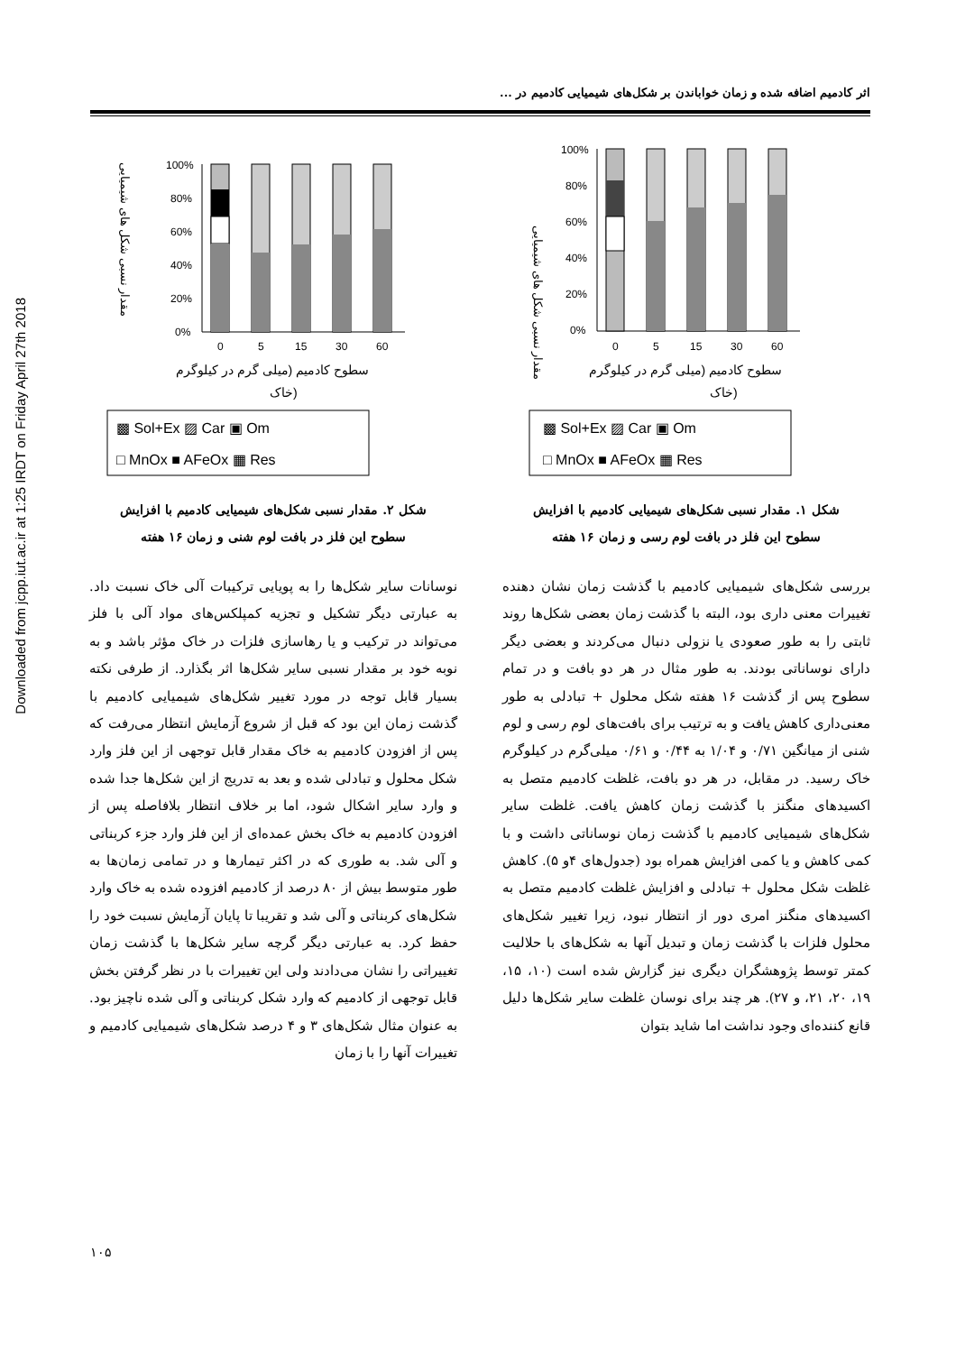اثر کادمیم اضافه شده و زمان خواباندن بر شکل‌های شیمیایی کادمیم در ...
Downloaded from jcpp.iut.ac.ir at 1:25 IRDT on Friday April 27th 2018
مقدار نسبی شکل های شیمیایی
100%
80%
60%
40%
20%
0%
0
5
15
30
60
سطوح کادمیم (میلی گرم در کیلوگرم
خاک)
▩ Sol+Ex ▨ Car ▣ Om
□ MnOx ■ AFeOx ▦ Res
شکل ۱. مقدار نسبی شکل‌های شیمیایی کادمیم با افزایش
سطوح این فلز در بافت لوم رسی و زمان ۱۶ هفته
بررسی شکل‌های شیمیایی کادمیم با گذشت زمان نشان دهنده تغییرات معنی داری بود، البته با گذشت زمان بعضی شکل‌ها روند ثابتی را به طور صعودی یا نزولی دنبال می‌کردند و بعضی دیگر دارای نوساناتی بودند. به طور مثال در هر دو بافت و در تمام سطوح پس از گذشت ۱۶ هفته شکل محلول + تبادلی به طور معنی‌داری کاهش یافت و به ترتیب برای بافت‌های لوم رسی و لوم شنی از میانگین ۰/۷۱ و ۱/۰۴ به ۰/۴۴ و ۰/۶۱ میلی‌گرم در کیلوگرم خاک رسید. در مقابل، در هر دو بافت، غلظت کادمیم متصل به اکسیدهای منگنز با گذشت زمان کاهش یافت. غلظت سایر شکل‌های شیمیایی کادمیم با گذشت زمان نوساناتی داشت و با کمی کاهش و یا کمی افزایش همراه بود (جدول‌های ۴و ۵). کاهش غلظت شکل محلول + تبادلی و افزایش غلظت کادمیم متصل به اکسیدهای منگنز امری دور از انتظار نبود، زیرا تغییر شکل‌های محلول فلزات با گذشت زمان و تبدیل آنها به شکل‌های با حلالیت کمتر توسط پژوهشگران دیگری نیز گزارش شده است (۱۰، ۱۵، ۱۹، ۲۰، ۲۱، و ۲۷). هر چند برای نوسان غلظت سایر شکل‌ها دلیل قانع کننده‌ای وجود نداشت اما شاید بتوان
مقدار نسبی شکل های شیمیایی
100%
80%
60%
40%
20%
0%
0
5
15
30
60
سطوح کادمیم (میلی گرم در کیلوگرم
خاک)
▩ Sol+Ex ▨ Car ▣ Om
□ MnOx ■ AFeOx ▦ Res
شکل ۲. مقدار نسبی شکل‌های شیمیایی کادمیم با افزایش
سطوح این فلز در بافت لوم شنی و زمان ۱۶ هفته
نوسانات سایر شکل‌ها را به پویایی ترکیبات آلی خاک نسبت داد. به عبارتی دیگر تشکیل و تجزیه کمپلکس‌های مواد آلی با فلز می‌تواند در ترکیب و یا رهاسازی فلزات در خاک مؤثر باشد و به نوبه خود بر مقدار نسبی سایر شکل‌ها اثر بگذارد. از طرفی نکته بسیار قابل توجه در مورد تغییر شکل‌های شیمیایی کادمیم با گذشت زمان این بود که قبل از شروع آزمایش انتظار می‌رفت که پس از افزودن کادمیم به خاک مقدار قابل توجهی از این فلز وارد شکل محلول و تبادلی شده و بعد به تدریج از این شکل‌ها جدا شده و وارد سایر اشکال شود، اما بر خلاف انتظار بلافاصله پس از افزودن کادمیم به خاک بخش عمده‌ای از این فلز وارد جزء کربناتی و آلی شد. به طوری که در اکثر تیمارها و در تمامی زمان‌ها به طور متوسط بیش از ۸۰ درصد از کادمیم افزوده شده به خاک وارد شکل‌های کربناتی و آلی شد و تقریبا تا پایان آزمایش نسبت خود را حفظ کرد. به عبارتی دیگر گرچه سایر شکل‌ها با گذشت زمان تغییراتی را نشان می‌دادند ولی این تغییرات با در نظر گرفتن بخش قابل توجهی از کادمیم که وارد شکل کربناتی و آلی شده ناچیز بود. به عنوان مثال شکل‌های ۳ و ۴ درصد شکل‌های شیمیایی کادمیم و تغییرات آنها را با زمان
۱۰۵